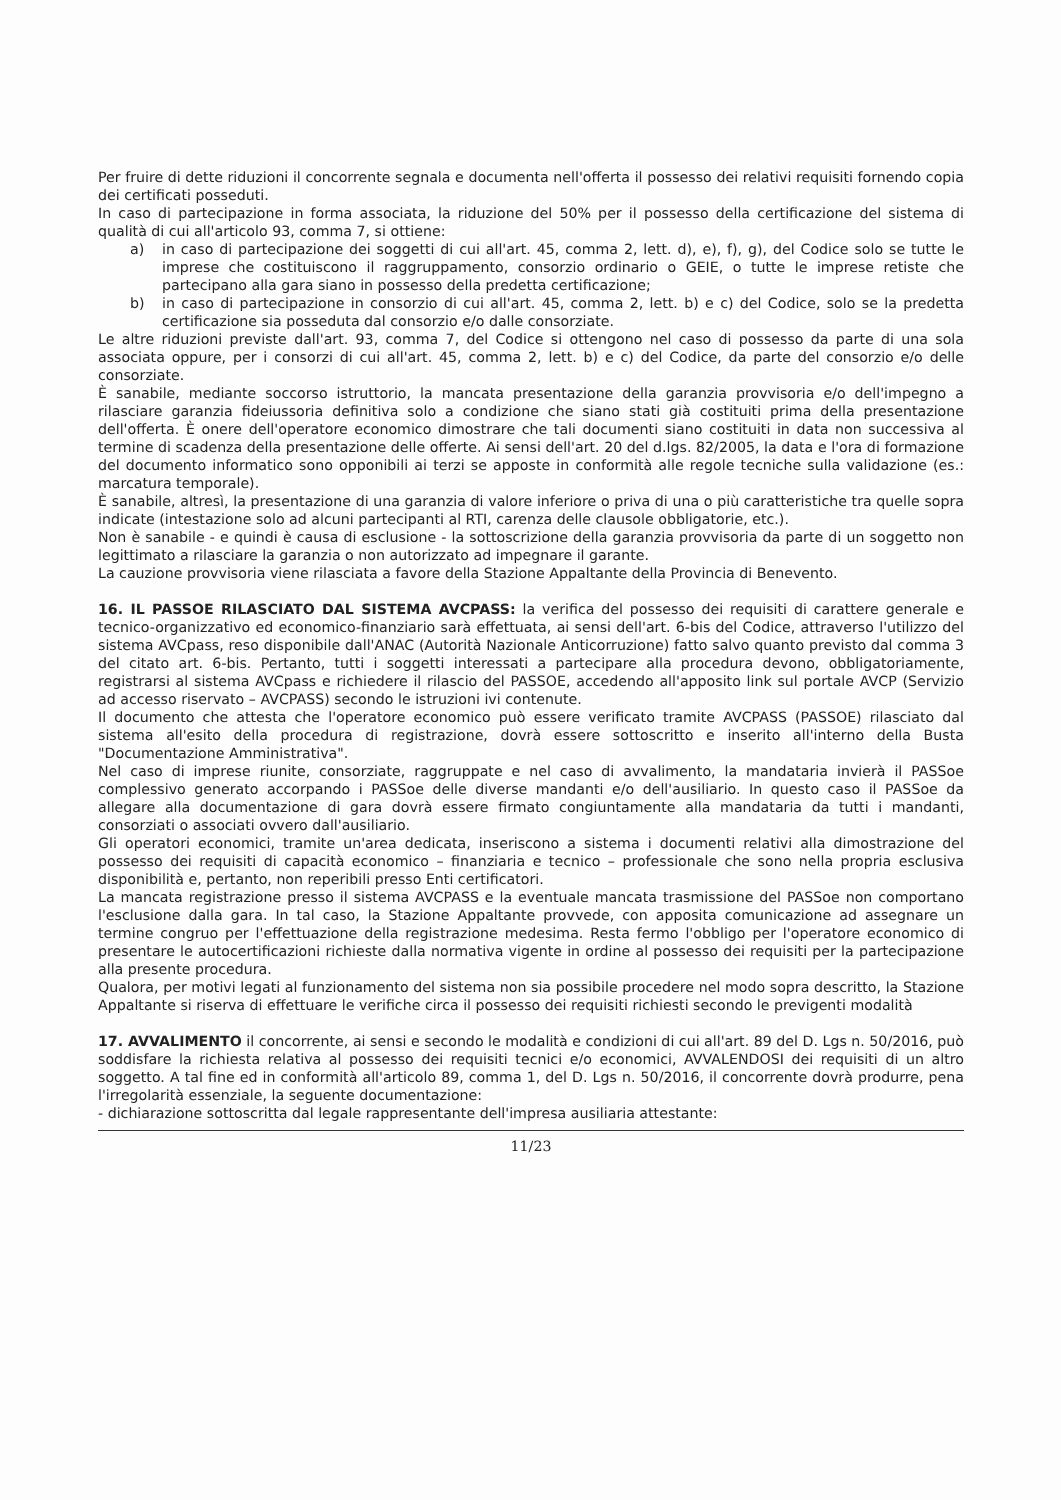Per fruire di dette riduzioni il concorrente segnala e documenta nell'offerta il possesso dei relativi requisiti fornendo copia dei certificati posseduti.
In caso di partecipazione in forma associata, la riduzione del 50% per il possesso della certificazione del sistema di qualità di cui all'articolo 93, comma 7, si ottiene:
a) in caso di partecipazione dei soggetti di cui all'art. 45, comma 2, lett. d), e), f), g), del Codice solo se tutte le imprese che costituiscono il raggruppamento, consorzio ordinario o GEIE, o tutte le imprese retiste che partecipano alla gara siano in possesso della predetta certificazione;
b) in caso di partecipazione in consorzio di cui all'art. 45, comma 2, lett. b) e c) del Codice, solo se la predetta certificazione sia posseduta dal consorzio e/o dalle consorziate.
Le altre riduzioni previste dall'art. 93, comma 7, del Codice si ottengono nel caso di possesso da parte di una sola associata oppure, per i consorzi di cui all'art. 45, comma 2, lett. b) e c) del Codice, da parte del consorzio e/o delle consorziate.
È sanabile, mediante soccorso istruttorio, la mancata presentazione della garanzia provvisoria e/o dell'impegno a rilasciare garanzia fideiussoria definitiva solo a condizione che siano stati già costituiti prima della presentazione dell'offerta. È onere dell'operatore economico dimostrare che tali documenti siano costituiti in data non successiva al termine di scadenza della presentazione delle offerte. Ai sensi dell'art. 20 del d.lgs. 82/2005, la data e l'ora di formazione del documento informatico sono opponibili ai terzi se apposte in conformità alle regole tecniche sulla validazione (es.: marcatura temporale).
È sanabile, altresì, la presentazione di una garanzia di valore inferiore o priva di una o più caratteristiche tra quelle sopra indicate (intestazione solo ad alcuni partecipanti al RTI, carenza delle clausole obbligatorie, etc.).
Non è sanabile - e quindi è causa di esclusione - la sottoscrizione della garanzia provvisoria da parte di un soggetto non legittimato a rilasciare la garanzia o non autorizzato ad impegnare il garante.
La cauzione provvisoria viene rilasciata a favore della Stazione Appaltante della Provincia di Benevento.
16. IL PASSOE RILASCIATO DAL SISTEMA AVCPASS: la verifica del possesso dei requisiti di carattere generale e tecnico-organizzativo ed economico-finanziario sarà effettuata, ai sensi dell'art. 6-bis del Codice, attraverso l'utilizzo del sistema AVCpass, reso disponibile dall'ANAC (Autorità Nazionale Anticorruzione) fatto salvo quanto previsto dal comma 3 del citato art. 6-bis. Pertanto, tutti i soggetti interessati a partecipare alla procedura devono, obbligatoriamente, registrarsi al sistema AVCpass e richiedere il rilascio del PASSOE, accedendo all'apposito link sul portale AVCP (Servizio ad accesso riservato – AVCPASS) secondo le istruzioni ivi contenute.
Il documento che attesta che l'operatore economico può essere verificato tramite AVCPASS (PASSOE) rilasciato dal sistema all'esito della procedura di registrazione, dovrà essere sottoscritto e inserito all'interno della Busta "Documentazione Amministrativa".
Nel caso di imprese riunite, consorziate, raggruppate e nel caso di avvalimento, la mandataria invierà il PASSoe complessivo generato accorpando i PASSoe delle diverse mandanti e/o dell'ausiliario. In questo caso il PASSoe da allegare alla documentazione di gara dovrà essere firmato congiuntamente alla mandataria da tutti i mandanti, consorziati o associati ovvero dall'ausiliario.
Gli operatori economici, tramite un'area dedicata, inseriscono a sistema i documenti relativi alla dimostrazione del possesso dei requisiti di capacità economico – finanziaria e tecnico – professionale che sono nella propria esclusiva disponibilità e, pertanto, non reperibili presso Enti certificatori.
La mancata registrazione presso il sistema AVCPASS e la eventuale mancata trasmissione del PASSoe non comportano l'esclusione dalla gara. In tal caso, la Stazione Appaltante provvede, con apposita comunicazione ad assegnare un termine congruo per l'effettuazione della registrazione medesima. Resta fermo l'obbligo per l'operatore economico di presentare le autocertificazioni richieste dalla normativa vigente in ordine al possesso dei requisiti per la partecipazione alla presente procedura.
Qualora, per motivi legati al funzionamento del sistema non sia possibile procedere nel modo sopra descritto, la Stazione Appaltante si riserva di effettuare le verifiche circa il possesso dei requisiti richiesti secondo le previgenti modalità
17. AVVALIMENTO il concorrente, ai sensi e secondo le modalità e condizioni di cui all'art. 89 del D. Lgs n. 50/2016, può soddisfare la richiesta relativa al possesso dei requisiti tecnici e/o economici, AVVALENDOSI dei requisiti di un altro soggetto. A tal fine ed in conformità all'articolo 89, comma 1, del D. Lgs n. 50/2016, il concorrente dovrà produrre, pena l'irregolarità essenziale, la seguente documentazione:
- dichiarazione sottoscritta dal legale rappresentante dell'impresa ausiliaria attestante:
11/23